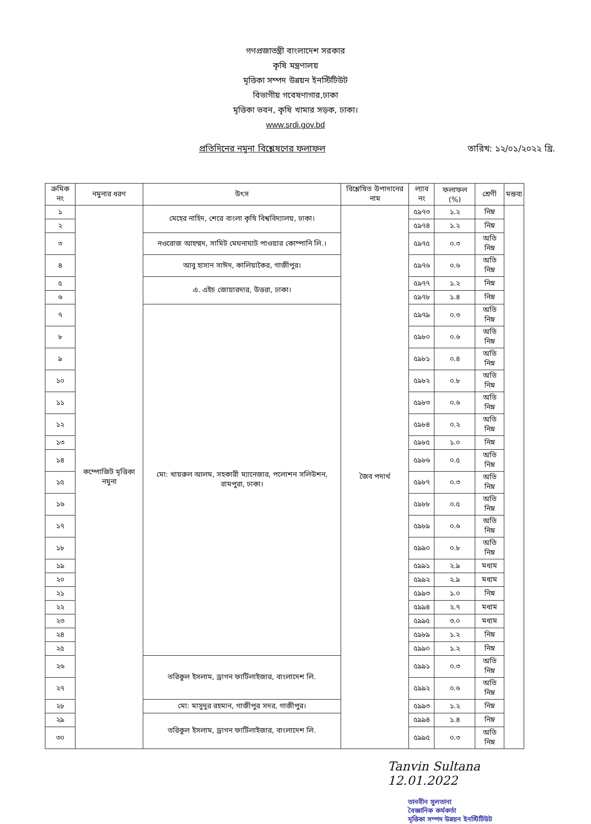গণপ্রজাতন্ত্রী বাংলাদেশ সরকার
কৃষি মন্ত্রণালয়
মৃত্তিকা সম্পদ উন্নয়ন ইনস্টিটিউট
বিভাগীয় গবেষণাগার,ঢাকা
মৃত্তিকা ভবন, কৃষি খামার সড়ক, ঢাকা।
www.srdi.gov.bd
প্রতিদিনের নমুনা বিশ্লেষণের ফলাফল তারিখ: ১২/০১/২০২২ খ্রি.
| ক্রমিক নং | নমুনার ধরণ | উৎস | বিশ্লেষিত উপাদানের নাম | ল্যাব নং | ফলাফল (%) | শ্রেণী | মন্তব্য |
| --- | --- | --- | --- | --- | --- | --- | --- |
| ১ | কম্পোজিট মৃত্তিকা নমুনা | মেহের নাহিদ, শেরে বাংলা কৃষি বিশ্ববিদ্যালয়, ঢাকা। | জৈব পদার্থ | ৫৯৭৩ | ১.২ | নিম্ন | |
| ২ | | | | ৫৯৭৪ | ১.২ | নিম্ন | |
| ৩ | | নওরোজ আহম্মদ, সামিট মেঘনাঘাট পাওয়ার কোম্পানি লি.। | | ৫৯৭৫ | ০.৩ | অতি নিম্ন | |
| ৪ | | আবু হাসান সাঈদ, কালিয়াকৈর, গাজীপুর। | | ৫৯৭৬ | ০.৬ | অতি নিম্ন | |
| ৫ | | এ. এইচ জোয়ারদার, উত্তরা, ঢাকা। | | ৫৯৭৭ | ১.২ | নিম্ন | |
| ৬ | | | | ৫৯৭৮ | ১.৪ | নিম্ন | |
| ৭ | | মো: খায়রুল আলম, সহকারী ম্যানেজার, পলোশন সলিউশন, রামপুরা, ঢাকা। | | ৫৯৭৯ | ০.৩ | অতি নিম্ন | |
| ৮ | | | | ৫৯৮০ | ০.৬ | অতি নিম্ন | |
| ৯ | | | | ৫৯৮১ | ০.৪ | অতি নিম্ন | |
| ১০ | | | | ৫৯৮২ | ০.৮ | অতি নিম্ন | |
| ১১ | | | | ৫৯৮৩ | ০.৬ | অতি নিম্ন | |
| ১২ | | | | ৫৯৮৪ | ০.২ | অতি নিম্ন | |
| ১৩ | | | | ৫৯৮৫ | ১.০ | নিম্ন | |
| ১৪ | | | | ৫৯৮৬ | ০.৫ | অতি নিম্ন | |
| ১৫ | | | | ৫৯৮৭ | ০.৩ | অতি নিম্ন | |
| ১৬ | | | | ৫৯৮৮ | ০.৫ | অতি নিম্ন | |
| ১৭ | | | | ৫৯৮৯ | ০.৬ | অতি নিম্ন | |
| ১৮ | | | | ৫৯৯০ | ০.৮ | অতি নিম্ন | |
| ১৯ | | | | ৫৯৯১ | ২.৯ | মধ্যম | |
| ২০ | | | | ৫৯৯২ | ২.৯ | মধ্যম | |
| ২১ | | | | ৫৯৯৩ | ১.০ | নিম্ন | |
| ২২ | | | | ৫৯৯৪ | ২.৭ | মধ্যম | |
| ২৩ | | | | ৫৯৯৫ | ৩.০ | মধ্যম | |
| ২৪ | | | | ৫৯৮৯ | ১.২ | নিম্ন | |
| ২৫ | | | | ৫৯৯০ | ১.২ | নিম্ন | |
| ২৬ | | তরিকুল ইসলাম, ড্রাগন ফার্টিলাইজার, বাংলাদেশ লি. | | ৫৯৯১ | ০.৩ | অতি নিম্ন | |
| ২৭ | | | | ৫৯৯২ | ০.৬ | অতি নিম্ন | |
| ২৮ | | মো: মাসুদুর রহমান, গাজীপুর সদর, গাজীপুর। | | ৫৯৯৩ | ১.২ | নিম্ন | |
| ২৯ | | তরিকুল ইসলাম, ড্রাগন ফার্টিলাইজার, বাংলাদেশ লি. | | ৫৯৯৪ | ১.৪ | নিম্ন | |
| ৩০ | | | | ৫৯৯৫ | ০.৩ | অতি নিম্ন | |
Tanvin Sultana
12.01.2022
তানবীন সুলতানা
বৈজ্ঞানিক কর্মকর্তা
মৃত্তিকা সম্পদ উন্নয়ন ইনস্টিটিউট